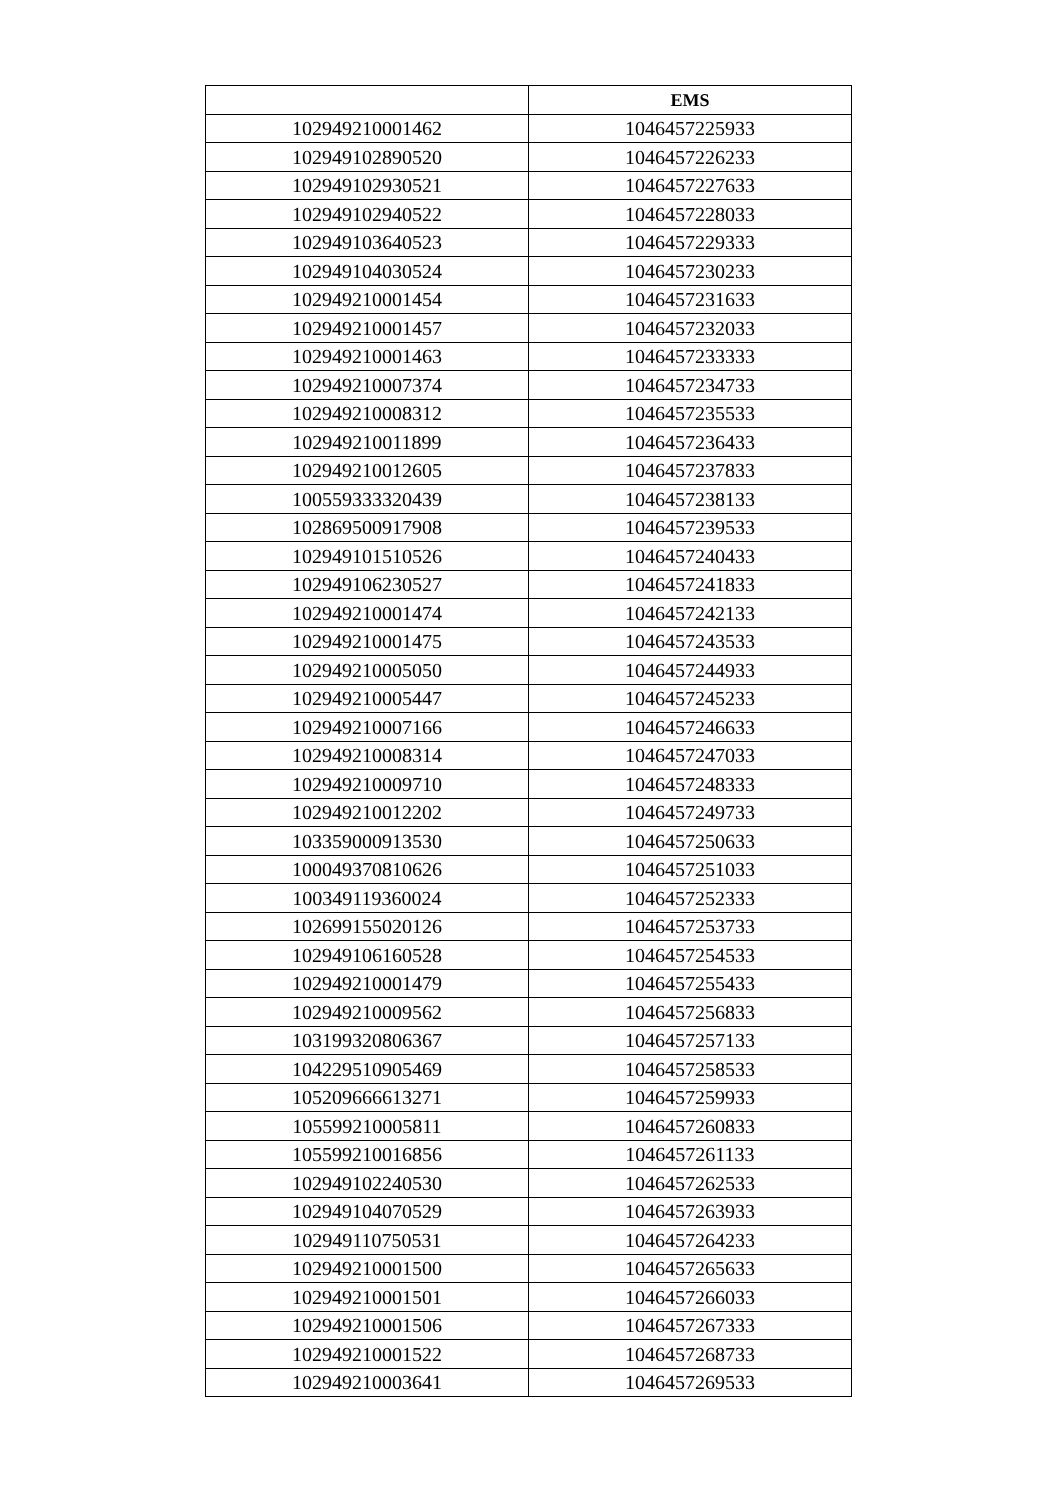| | EMS |
| --- | --- |
| 102949210001462 | 1046457225933 |
| 102949102890520 | 1046457226233 |
| 102949102930521 | 1046457227633 |
| 102949102940522 | 1046457228033 |
| 102949103640523 | 1046457229333 |
| 102949104030524 | 1046457230233 |
| 102949210001454 | 1046457231633 |
| 102949210001457 | 1046457232033 |
| 102949210001463 | 1046457233333 |
| 102949210007374 | 1046457234733 |
| 102949210008312 | 1046457235533 |
| 102949210011899 | 1046457236433 |
| 102949210012605 | 1046457237833 |
| 100559333320439 | 1046457238133 |
| 102869500917908 | 1046457239533 |
| 102949101510526 | 1046457240433 |
| 102949106230527 | 1046457241833 |
| 102949210001474 | 1046457242133 |
| 102949210001475 | 1046457243533 |
| 102949210005050 | 1046457244933 |
| 102949210005447 | 1046457245233 |
| 102949210007166 | 1046457246633 |
| 102949210008314 | 1046457247033 |
| 102949210009710 | 1046457248333 |
| 102949210012202 | 1046457249733 |
| 103359000913530 | 1046457250633 |
| 100049370810626 | 1046457251033 |
| 100349119360024 | 1046457252333 |
| 102699155020126 | 1046457253733 |
| 102949106160528 | 1046457254533 |
| 102949210001479 | 1046457255433 |
| 102949210009562 | 1046457256833 |
| 103199320806367 | 1046457257133 |
| 104229510905469 | 1046457258533 |
| 105209666613271 | 1046457259933 |
| 105599210005811 | 1046457260833 |
| 105599210016856 | 1046457261133 |
| 102949102240530 | 1046457262533 |
| 102949104070529 | 1046457263933 |
| 102949110750531 | 1046457264233 |
| 102949210001500 | 1046457265633 |
| 102949210001501 | 1046457266033 |
| 102949210001506 | 1046457267333 |
| 102949210001522 | 1046457268733 |
| 102949210003641 | 1046457269533 |